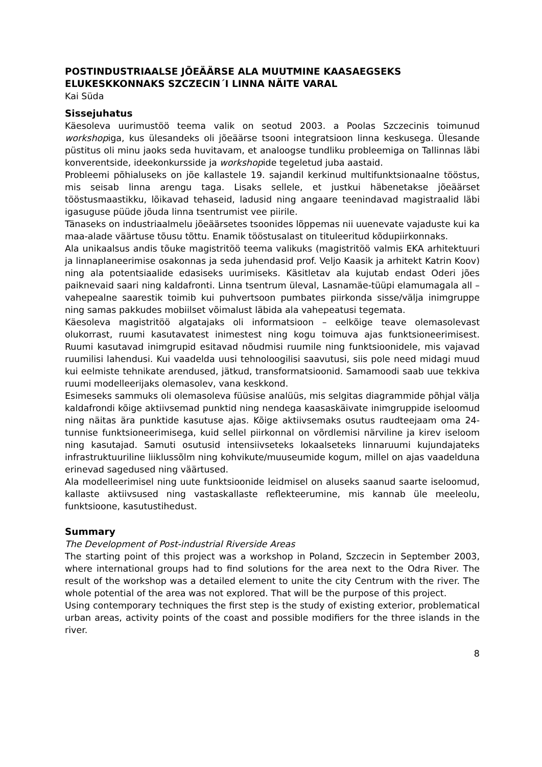POSTINDUSTRIAALSE JÕEÄÄRSE ALA MUUTMINE KAASAEGSEKS ELUKESKKONNAKS SZCZECIN´I LINNA NÄITE VARAL
Kai Süda
Sissejuhatus
Käesoleva uurimustöö teema valik on seotud 2003. a Poolas Szczecinis toimunud workshopiga, kus ülesandeks oli jõeäärse tsooni integratsioon linna keskusega. Ülesande püstitus oli minu jaoks seda huvitavam, et analoogse tundliku probleemiga on Tallinnas läbi konverentside, ideekonkursside ja workshopide tegeletud juba aastaid.
Probleemi põhialuseks on jõe kallastele 19. sajandil kerkinud multifunktsionaalne tööstus, mis seisab linna arengu taga. Lisaks sellele, et justkui häbenetakse jõeäärset tööstusmaastikku, lõikavad tehaseid, ladusid ning angaare teenindavad magistraalid läbi igasuguse püüde jõuda linna tsentrumist vee piirile.
Tänaseks on industriaalmelu jõeäärsetes tsoonides lõppemas nii uuenevate vajaduste kui ka maa-alade väärtuse tõusu tõttu. Enamik tööstusalast on tituleeritud kõdupiirkonnaks.
Ala unikaalsus andis tõuke magistritöö teema valikuks (magistritöö valmis EKA arhitektuuri ja linnaplaneerimise osakonnas ja seda juhendasid prof. Veljo Kaasik ja arhitekt Katrin Koov) ning ala potentsiaalide edasiseks uurimiseks. Käsitletav ala kujutab endast Oderi jões paiknevaid saari ning kaldafronti. Linna tsentrum üleval, Lasnamäe-tüüpi elamumagala all – vahepealne saarestik toimib kui puhvertsoon pumbates piirkonda sisse/välja inimgruppe ning samas pakkudes mobiilset võimalust läbida ala vahepeatusi tegemata.
Käesoleva magistritöö algatajaks oli informatsioon – eelkõige teave olemasolevast olukorrast, ruumi kasutavatest inimestest ning kogu toimuva ajas funktsioneerimisest. Ruumi kasutavad inimgrupid esitavad nõudmisi ruumile ning funktsioonidele, mis vajavad ruumilisi lahendusi. Kui vaadelda uusi tehnoloogilisi saavutusi, siis pole need midagi muud kui eelmiste tehnikate arendused, jätkud, transformatsioonid. Samamoodi saab uue tekkiva ruumi modelleerijaks olemasolev, vana keskkond.
Esimeseks sammuks oli olemasoleva füüsise analüüs, mis selgitas diagrammide põhjal välja kaldafrondi kõige aktiivsemad punktid ning nendega kaasaskäivate inimgruppide iseloomud ning näitas ära punktide kasutuse ajas. Kõige aktiivsemaks osutus raudteejaam oma 24-tunnise funktsioneerimisega, kuid sellel piirkonnal on võrdlemisi närviline ja kirev iseloom ning kasutajad. Samuti osutusid intensiivseteks lokaalseteks linnaruumi kujundajateks infrastruktuuriline liiklussõlm ning kohvikute/muuseumide kogum, millel on ajas vaadelduna erinevad sagedused ning väärtused.
Ala modelleerimisel ning uute funktsioonide leidmisel on aluseks saanud saarte iseloomud, kallaste aktiivsused ning vastaskallaste reflekteerumine, mis kannab üle meeleolu, funktsioone, kasutustihedust.
Summary
The Development of Post-industrial Riverside Areas
The starting point of this project was a workshop in Poland, Szczecin in September 2003, where international groups had to find solutions for the area next to the Odra River. The result of the workshop was a detailed element to unite the city Centrum with the river. The whole potential of the area was not explored. That will be the purpose of this project.
Using contemporary techniques the first step is the study of existing exterior, problematical urban areas, activity points of the coast and possible modifiers for the three islands in the river.
8